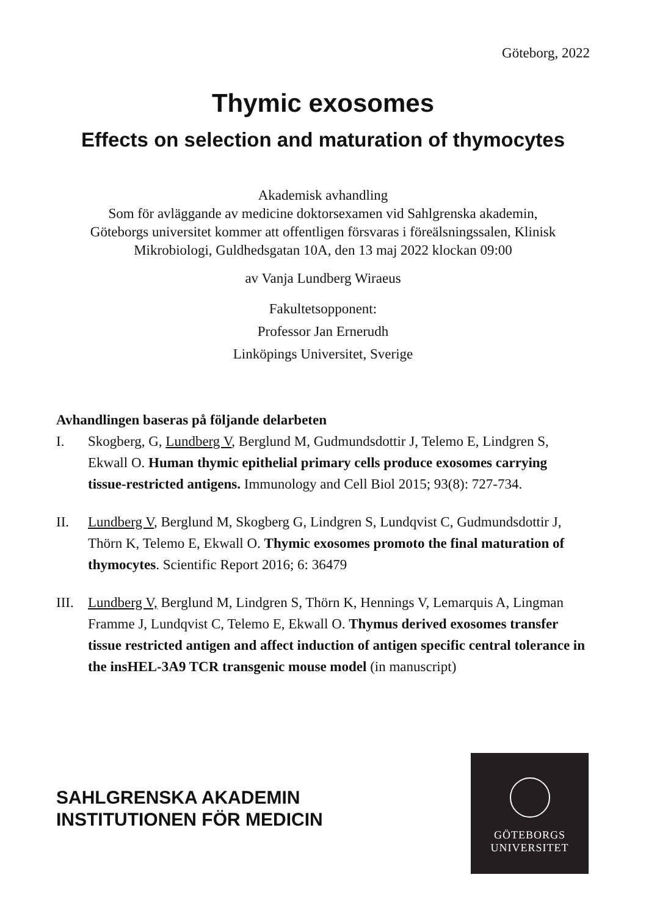Göteborg, 2022
Thymic exosomes
Effects on selection and maturation of thymocytes
Akademisk avhandling
Som för avläggande av medicine doktorsexamen vid Sahlgrenska akademin,
Göteborgs universitet kommer att offentligen försvaras i föreälsningssalen, Klinisk
Mikrobiologi, Guldhedsgatan 10A, den 13 maj 2022 klockan 09:00
av Vanja Lundberg Wiraeus
Fakultetsopponent:
Professor Jan Ernerudh
Linköpings Universitet, Sverige
Avhandlingen baseras på följande delarbeten
I. Skogberg, G, Lundberg V, Berglund M, Gudmundsdottir J, Telemo E, Lindgren S, Ekwall O. Human thymic epithelial primary cells produce exosomes carrying tissue-restricted antigens. Immunology and Cell Biol 2015; 93(8): 727-734.
II. Lundberg V, Berglund M, Skogberg G, Lindgren S, Lundqvist C, Gudmundsdottir J, Thörn K, Telemo E, Ekwall O. Thymic exosomes promoto the final maturation of thymocytes. Scientific Report 2016; 6: 36479
III. Lundberg V, Berglund M, Lindgren S, Thörn K, Hennings V, Lemarquis A, Lingman Framme J, Lundqvist C, Telemo E, Ekwall O. Thymus derived exosomes transfer tissue restricted antigen and affect induction of antigen specific central tolerance in the insHEL-3A9 TCR transgenic mouse model (in manuscript)
SAHLGRENSKA AKADEMIN
INSTITUTIONEN FÖR MEDICIN
GÖTEBORGS
UNIVERSITET